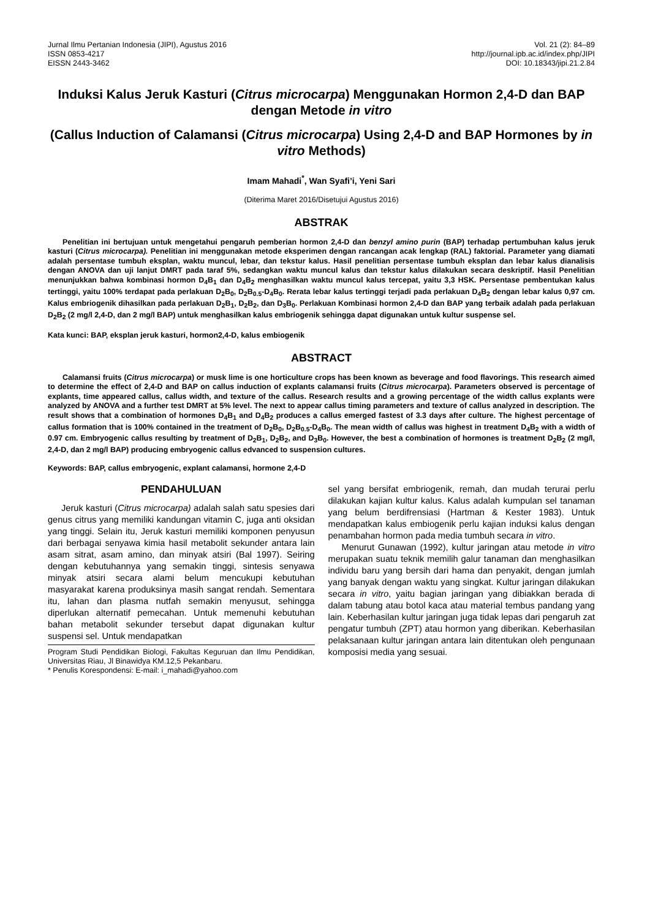Jurnal Ilmu Pertanian Indonesia (JIPI), Agustus 2016
ISSN 0853-4217
EISSN 2443-3462
Vol. 21 (2): 84–89
http://journal.ipb.ac.id/index.php/JIPI
DOI: 10.18343/jipi.21.2.84
Induksi Kalus Jeruk Kasturi (Citrus microcarpa) Menggunakan Hormon 2,4-D dan BAP dengan Metode in vitro
(Callus Induction of Calamansi (Citrus microcarpa) Using 2,4-D and BAP Hormones by in vitro Methods)
Imam Mahadi<sup>*</sup>, Wan Syafi’i, Yeni Sari
(Diterima Maret 2016/Disetujui Agustus 2016)
ABSTRAK
Penelitian ini bertujuan untuk mengetahui pengaruh pemberian hormon 2,4-D dan benzyl amino purin (BAP) terhadap pertumbuhan kalus jeruk kasturi (Citrus microcarpa). Penelitian ini menggunakan metode eksperimen dengan rancangan acak lengkap (RAL) faktorial. Parameter yang diamati adalah persentase tumbuh eksplan, waktu muncul, lebar, dan tekstur kalus. Hasil penelitian persentase tumbuh eksplan dan lebar kalus dianalisis dengan ANOVA dan uji lanjut DMRT pada taraf 5%, sedangkan waktu muncul kalus dan tekstur kalus dilakukan secara deskriptif. Hasil Penelitian menunjukkan bahwa kombinasi hormon D<sub>4</sub>B<sub>1</sub> dan D<sub>4</sub>B<sub>2</sub> menghasilkan waktu muncul kalus tercepat, yaitu 3,3 HSK. Persentase pembentukan kalus tertinggi, yaitu 100% terdapat pada perlakuan D<sub>2</sub>B<sub>0</sub>, D<sub>2</sub>B<sub>0.5</sub>-D<sub>4</sub>B<sub>0</sub>. Rerata lebar kalus tertinggi terjadi pada perlakuan D<sub>4</sub>B<sub>2</sub> dengan lebar kalus 0,97 cm. Kalus embriogenik dihasilkan pada perlakuan D<sub>2</sub>B<sub>1</sub>, D<sub>2</sub>B<sub>2</sub>, dan D<sub>3</sub>B<sub>0</sub>. Perlakuan Kombinasi hormon 2,4-D dan BAP yang terbaik adalah pada perlakuan D<sub>2</sub>B<sub>2</sub> (2 mg/l 2,4-D, dan 2 mg/l BAP) untuk menghasilkan kalus embriogenik sehingga dapat digunakan untuk kultur suspense sel.
Kata kunci: BAP, eksplan jeruk kasturi, hormon2,4-D, kalus embiogenik
ABSTRACT
Calamansi fruits (Citrus microcarpa) or musk lime is one horticulture crops has been known as beverage and food flavorings. This research aimed to determine the effect of 2,4-D and BAP on callus induction of explants calamansi fruits (Citrus microcarpa). Parameters observed is percentage of explants, time appeared callus, callus width, and texture of the callus. Research results and a growing percentage of the width callus explants were analyzed by ANOVA and a further test DMRT at 5% level. The next to appear callus timing parameters and texture of callus analyzed in description. The result shows that a combination of hormones D<sub>4</sub>B<sub>1</sub> and D<sub>4</sub>B<sub>2</sub> produces a callus emerged fastest of 3.3 days after culture. The highest percentage of callus formation that is 100% contained in the treatment of D<sub>2</sub>B<sub>0</sub>, D<sub>2</sub>B<sub>0.5</sub>-D<sub>4</sub>B<sub>0</sub>. The mean width of callus was highest in treatment D<sub>4</sub>B<sub>2</sub> with a width of 0.97 cm. Embryogenic callus resulting by treatment of D<sub>2</sub>B<sub>1</sub>, D<sub>2</sub>B<sub>2</sub>, and D<sub>3</sub>B<sub>0</sub>. However, the best a combination of hormones is treatment D<sub>2</sub>B<sub>2</sub> (2 mg/l, 2,4-D, dan 2 mg/l BAP) producing embryogenic callus edvanced to suspension cultures.
Keywords: BAP, callus embryogenic, explant calamansi, hormone 2,4-D
PENDAHULUAN
Jeruk kasturi (Citrus microcarpa) adalah salah satu spesies dari genus citrus yang memiliki kandungan vitamin C, juga anti oksidan yang tinggi. Selain itu, Jeruk kasturi memiliki komponen penyusun dari berbagai senyawa kimia hasil metabolit sekunder antara lain asam sitrat, asam amino, dan minyak atsiri (Bal 1997). Seiring dengan kebutuhannya yang semakin tinggi, sintesis senyawa minyak atsiri secara alami belum mencukupi kebutuhan masyarakat karena produksinya masih sangat rendah. Sementara itu, lahan dan plasma nutfah semakin menyusut, sehingga diperlukan alternatif pemecahan. Untuk memenuhi kebutuhan bahan metabolit sekunder tersebut dapat digunakan kultur suspensi sel. Untuk mendapatkan
Program Studi Pendidikan Biologi, Fakultas Keguruan dan Ilmu Pendidikan, Universitas Riau, Jl Binawidya KM.12,5 Pekanbaru.
* Penulis Korespondensi: E-mail: i_mahadi@yahoo.com
sel yang bersifat embriogenik, remah, dan mudah terurai perlu dilakukan kajian kultur kalus. Kalus adalah kumpulan sel tanaman yang belum berdifrensiasi (Hartman & Kester 1983). Untuk mendapatkan kalus embiogenik perlu kajian induksi kalus dengan penambahan hormon pada media tumbuh secara in vitro.
Menurut Gunawan (1992), kultur jaringan atau metode in vitro merupakan suatu teknik memilih galur tanaman dan menghasilkan individu baru yang bersih dari hama dan penyakit, dengan jumlah yang banyak dengan waktu yang singkat. Kultur jaringan dilakukan secara in vitro, yaitu bagian jaringan yang dibiakkan berada di dalam tabung atau botol kaca atau material tembus pandang yang lain. Keberhasilan kultur jaringan juga tidak lepas dari pengaruh zat pengatur tumbuh (ZPT) atau hormon yang diberikan. Keberhasilan pelaksanaan kultur jaringan antara lain ditentukan oleh pengunaan komposisi media yang sesuai.